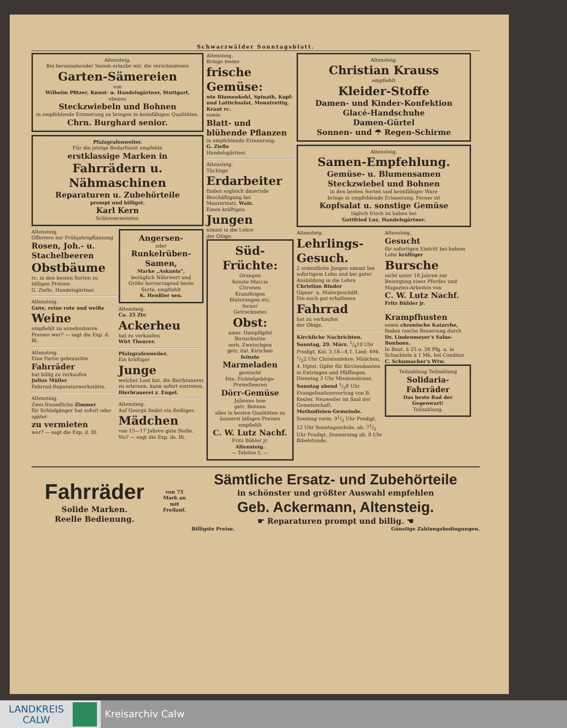Schwarzwälder Sonntagsblatt.
Altensteig.
Bei herannahender Saison erlaube mir, die verschiedenen
Garten-Sämereien
von
Wilhelm Pfitzer, Kunst- u. Handelsgärtner, Stuttgart,
ebenso
Steckzwiebeln und Bohnen
in empfehlende Erinnerung zu bringen in keimfähigen Qualitäten.
Chrn. Burghard senior.
Pfalzgrafenweiler.
Für die jetzige Bedarfszeit empfehle
erstklassige Marken in
Fahrrädern u. Nähmaschinen
Reparaturen u. Zubehörteile
prompt und billigst.
Karl Kern
Schlossermeister.
Altensteig.
Offeriere zur Frühjahrspflanzung
Rosen, Joh.- u. Stachelbeeren
Obstbäume
rc. in den besten Sorten zu billigen Preisen.
G. Ziefle, Handelsgärtner.
Altensteig.
Gute, reine rote und weiße
Weine
empfiehlt zu annehmbaren Preisen wer? — sagt die Exp. d. Bl.
Altensteig.
Eine Partie gebrauchte
Fahrräder
hat billig zu verkaufen
Julius Müller
Fahrrad-Reparaturwerkstätte.
Altensteig.
Zwei freundliche Zimmer
für Schlafgänger hat sofort oder später
zu vermieten
wer? — sagt die Exp. d. Bl.
Angersen-
oder
Runkelrüben-Samen,
Marke „Askania",
bezüglich Nährwert und Größe hervorragend beste Sorte, empfiehlt
K. Henßler sen.
Altensteig.
Ca. 25 Ztr.
Ackerheu
hat zu verkaufen
Wirt Theurer.
Pfalzgrafenweiler.
Ein kräftiger
Junge
welcher Lust hat, die Bierbrauerei zu erlernen, kann sofort eintreten.
Bierbrauerei z. Engel.
Altensteig.
Auf Georgii findet ein fleißiges
Mädchen
von 15—17 Jahren gute Stelle.
Wo? — sagt die Exp. ds. Bl.
Altensteig.
Bringe meine
frische Gemüse:
wie Blumenkohl, Spinath, Kopf- und Lattichsalat, Monatrettig, Kraut rc.
sowie
Blatt- und blühende Pflanzen
in empfehlende Erinnerung.
G. Ziefle
Handelsgärtner.
Altensteig.
Tüchtige
Erdarbeiter
finden sogleich dauernde Beschäftigung bei
Maurermstr. Walz.
Einen kräftigen
Jungen
nimmt in die Lehre
der Obige.
Süd-Früchte:
Orangen
feinste Murcia
Citronen
Kranzfeigen
Blutorangen etc.
ferner
Getrocknetes
Obst:
amer. Dampfäpfel
Birnschnitze
serb. Zwetschgen
getr. ital. Kirschen
feinste
Marmeladen
gemischt
fste. Fichtelgebirgs-Preiselbeeren
Dörr-Gemüse
Julienne lose
getr. Bohnen
alles in besten Qualitäten zu äusserst billigen Preisen empfiehlt
C. W. Lutz Nachf.
Fritz Bühler jr.
Altensteig.
— Telefon 5. —
Altensteig.
Christian Krauss
empfiehlt
Kleider-Stoffe
Damen- und Kinder-Konfektion
Glacé-Handschuhe
Damen-Gürtel
Sonnen- und ☂ Regen-Schirme
Altensteig.
Samen-Empfehlung.
Gemüse- u. Blumensamen
Steckzwiebel und Bohnen
in den besten Sorten und keimfähiger Ware
bringe in empfehlende Erinnerung. Ferner ist
Kopfsalat u. sonstige Gemüse
täglich frisch zu haben bei
Gottfried Luz, Handelsgärtner.
Altensteig.
Lehrlings-Gesuch.
2 ordentliche Jungen nimmt bei sofortigem Lohn und bei guter Ausbildung in die Lehre
Christian Binder
Gipser- u. Malergeschäft.
Ein noch gut erhaltenes
Fahrrad
hat zu verkaufen
der Obige.
Kirchliche Nachrichten.
Sonntag, 29. März. 1/410 Uhr Predigt, Kol. 3,18—4,1. Lied: 494. 1/22 Uhr Christenlehre: Mädchen, 4. Hptst. Opfer für Kirchenbauten in Entringen und Pfäffingen.
Dienstag 3 Uhr Missionskranz.
Sonntag abend 1/28 Uhr Evangelisationsvortrag von B. Keuler, Neuweiler im Saal der Gemeinschaft.
Methodisten-Gemeinde.
Sonntag vorm. 91/2 Uhr Predigt, 12 Uhr Sonntagsschule, ab. 71/2 Uhr Predigt. Donnerstag ab. 8 Uhr Bibelstunde.
Altensteig.
Gesucht
für sofortigen Eintritt bei hohem Lohn kräftiger
Bursche
nicht unter 18 Jahren zur Besorgung eines Pferdes und Magazins-Arbeiten von
C. W. Lutz Nachf.
Fritz Bühler jr.
Krampfhusten
sowie chronische Katarrhe, finden rasche Besserung durch Dr. Lindenmeyer's Salus-Bonbons.
In Beut. à 25 u. 50 Pfg. u. in Schachteln à 1 Mk. bei Conditor C. Schumacher's Wtw.
Teilzahlung Teilzahlung
Solidaria-Fahrräder
Das beste Rad der Gegenwart!
Teilzahlung.
Fahrräder
Solide Marken.
Reelle Bedienung.
von 75 Mark an mit Freilauf.
Sämtliche Ersatz- und Zubehörteile
in schönster und größter Auswahl empfehlen
Geb. Ackermann, Altensteig.
☛ Reparaturen prompt und billig. ☚
Billigste Preise. Günstige Zahlungsbedingungen.
LANDKREIS
CALW
Kreisarchiv Calw